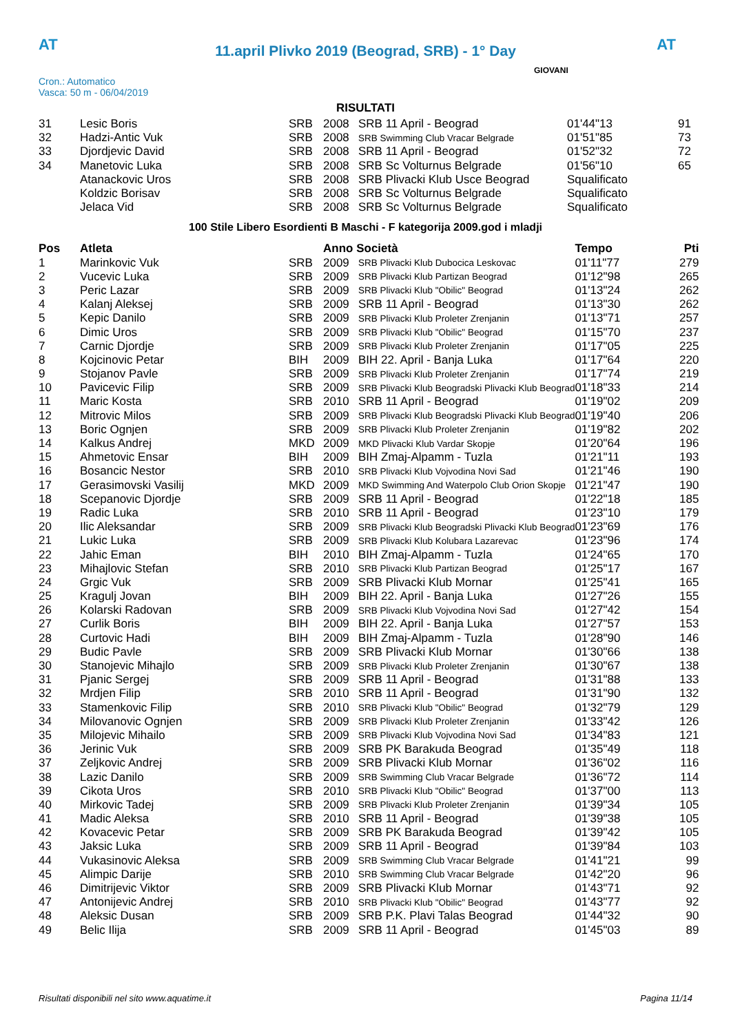AT AT
11.april Plivko 2019 (Beograd, SRB) - 1° Day
Cron.: Automatico
Vasca: 50 m - 06/04/2019
GIOVANI
RISULTATI
| 31 | Lesic Boris | SRB | 2008 | SRB 11 April - Beograd | 01'44"13 | 91 |
| 32 | Hadzi-Antic Vuk | SRB | 2008 | SRB Swimming Club Vracar Belgrade | 01'51"85 | 73 |
| 33 | Djordjevic David | SRB | 2008 | SRB 11 April - Beograd | 01'52"32 | 72 |
| 34 | Manetovic Luka | SRB | 2008 | SRB Sc Volturnus Belgrade | 01'56"10 | 65 |
| | Atanackovic Uros | SRB | 2008 | SRB Plivacki Klub Usce Beograd | Squalificato | |
| | Koldzic Borisav | SRB | 2008 | SRB Sc Volturnus Belgrade | Squalificato | |
| | Jelaca Vid | SRB | 2008 | SRB Sc Volturnus Belgrade | Squalificato | |
100 Stile Libero Esordienti B Maschi - F kategorija 2009.god i mladji
| Pos | Atleta | | Anno Società | | Tempo | Pti |
| --- | --- | --- | --- | --- | --- | --- |
| 1 | Marinkovic Vuk | SRB | 2009 | SRB Plivacki Klub Dubocica Leskovac | 01'11"77 | 279 |
| 2 | Vucevic Luka | SRB | 2009 | SRB Plivacki Klub Partizan Beograd | 01'12"98 | 265 |
| 3 | Peric Lazar | SRB | 2009 | SRB Plivacki Klub "Obilic" Beograd | 01'13"24 | 262 |
| 4 | Kalanj Aleksej | SRB | 2009 | SRB 11 April - Beograd | 01'13"30 | 262 |
| 5 | Kepic Danilo | SRB | 2009 | SRB Plivacki Klub Proleter Zrenjanin | 01'13"71 | 257 |
| 6 | Dimic Uros | SRB | 2009 | SRB Plivacki Klub "Obilic" Beograd | 01'15"70 | 237 |
| 7 | Carnic Djordje | SRB | 2009 | SRB Plivacki Klub Proleter Zrenjanin | 01'17"05 | 225 |
| 8 | Kojcinovic Petar | BIH | 2009 | BIH 22. April - Banja Luka | 01'17"64 | 220 |
| 9 | Stojanov Pavle | SRB | 2009 | SRB Plivacki Klub Proleter Zrenjanin | 01'17"74 | 219 |
| 10 | Pavicevic Filip | SRB | 2009 | SRB Plivacki Klub Beogradski Plivacki Klub Beograd | 01'18"33 | 214 |
| 11 | Maric Kosta | SRB | 2010 | SRB 11 April - Beograd | 01'19"02 | 209 |
| 12 | Mitrovic Milos | SRB | 2009 | SRB Plivacki Klub Beogradski Plivacki Klub Beograd | 01'19"40 | 206 |
| 13 | Boric Ognjen | SRB | 2009 | SRB Plivacki Klub Proleter Zrenjanin | 01'19"82 | 202 |
| 14 | Kalkus Andrej | MKD | 2009 | MKD Plivacki Klub Vardar Skopje | 01'20"64 | 196 |
| 15 | Ahmetovic Ensar | BIH | 2009 | BIH Zmaj-Alpamm - Tuzla | 01'21"11 | 193 |
| 16 | Bosancic Nestor | SRB | 2010 | SRB Plivacki Klub Vojvodina Novi Sad | 01'21"46 | 190 |
| 17 | Gerasimovski Vasilij | MKD | 2009 | MKD Swimming And Waterpolo Club Orion Skopje | 01'21"47 | 190 |
| 18 | Scepanovic Djordje | SRB | 2009 | SRB 11 April - Beograd | 01'22"18 | 185 |
| 19 | Radic Luka | SRB | 2010 | SRB 11 April - Beograd | 01'23"10 | 179 |
| 20 | Ilic Aleksandar | SRB | 2009 | SRB Plivacki Klub Beogradski Plivacki Klub Beograd | 01'23"69 | 176 |
| 21 | Lukic Luka | SRB | 2009 | SRB Plivacki Klub Kolubara Lazarevac | 01'23"96 | 174 |
| 22 | Jahic Eman | BIH | 2010 | BIH Zmaj-Alpamm - Tuzla | 01'24"65 | 170 |
| 23 | Mihajlovic Stefan | SRB | 2010 | SRB Plivacki Klub Partizan Beograd | 01'25"17 | 167 |
| 24 | Grgic Vuk | SRB | 2009 | SRB Plivacki Klub Mornar | 01'25"41 | 165 |
| 25 | Kragulj Jovan | BIH | 2009 | BIH 22. April - Banja Luka | 01'27"26 | 155 |
| 26 | Kolarski Radovan | SRB | 2009 | SRB Plivacki Klub Vojvodina Novi Sad | 01'27"42 | 154 |
| 27 | Curlik Boris | BIH | 2009 | BIH 22. April - Banja Luka | 01'27"57 | 153 |
| 28 | Curtovic Hadi | BIH | 2009 | BIH Zmaj-Alpamm - Tuzla | 01'28"90 | 146 |
| 29 | Budic Pavle | SRB | 2009 | SRB Plivacki Klub Mornar | 01'30"66 | 138 |
| 30 | Stanojevic Mihajlo | SRB | 2009 | SRB Plivacki Klub Proleter Zrenjanin | 01'30"67 | 138 |
| 31 | Pjanic Sergej | SRB | 2009 | SRB 11 April - Beograd | 01'31"88 | 133 |
| 32 | Mrdjen Filip | SRB | 2010 | SRB 11 April - Beograd | 01'31"90 | 132 |
| 33 | Stamenkovic Filip | SRB | 2010 | SRB Plivacki Klub "Obilic" Beograd | 01'32"79 | 129 |
| 34 | Milovanovic Ognjen | SRB | 2009 | SRB Plivacki Klub Proleter Zrenjanin | 01'33"42 | 126 |
| 35 | Milojevic Mihailo | SRB | 2009 | SRB Plivacki Klub Vojvodina Novi Sad | 01'34"83 | 121 |
| 36 | Jerinic Vuk | SRB | 2009 | SRB PK Barakuda Beograd | 01'35"49 | 118 |
| 37 | Zeljkovic Andrej | SRB | 2009 | SRB Plivacki Klub Mornar | 01'36"02 | 116 |
| 38 | Lazic Danilo | SRB | 2009 | SRB Swimming Club Vracar Belgrade | 01'36"72 | 114 |
| 39 | Cikota Uros | SRB | 2010 | SRB Plivacki Klub "Obilic" Beograd | 01'37"00 | 113 |
| 40 | Mirkovic Tadej | SRB | 2009 | SRB Plivacki Klub Proleter Zrenjanin | 01'39"34 | 105 |
| 41 | Madic Aleksa | SRB | 2010 | SRB 11 April - Beograd | 01'39"38 | 105 |
| 42 | Kovacevic Petar | SRB | 2009 | SRB PK Barakuda Beograd | 01'39"42 | 105 |
| 43 | Jaksic Luka | SRB | 2009 | SRB 11 April - Beograd | 01'39"84 | 103 |
| 44 | Vukasinovic Aleksa | SRB | 2009 | SRB Swimming Club Vracar Belgrade | 01'41"21 | 99 |
| 45 | Alimpic Darije | SRB | 2010 | SRB Swimming Club Vracar Belgrade | 01'42"20 | 96 |
| 46 | Dimitrijevic Viktor | SRB | 2009 | SRB Plivacki Klub Mornar | 01'43"71 | 92 |
| 47 | Antonijevic Andrej | SRB | 2010 | SRB Plivacki Klub "Obilic" Beograd | 01'43"77 | 92 |
| 48 | Aleksic Dusan | SRB | 2009 | SRB P.K. Plavi Talas Beograd | 01'44"32 | 90 |
| 49 | Belic Ilija | SRB | 2009 | SRB 11 April - Beograd | 01'45"03 | 89 |
Risultati disponibili nel sito www.aquatime.it Pagina 11/14